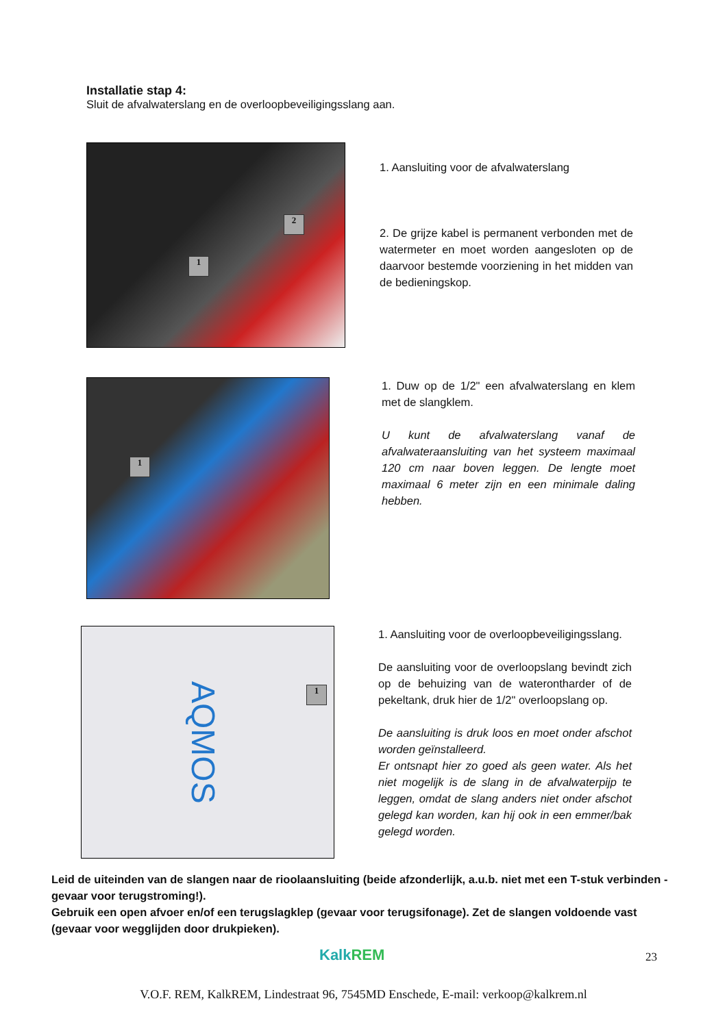Installatie stap 4:
Sluit de afvalwaterslang en de overloopbeveiligingsslang aan.
1
2
1. Aansluiting voor de afvalwaterslang
2. De grijze kabel is permanent verbonden met de watermeter en moet worden aangesloten op de daarvoor bestemde voorziening in het midden van de bedieningskop.
1
1. Duw op de 1/2" een afvalwaterslang en klem met de slangklem.
U kunt de afvalwaterslang vanaf de afvalwateraansluiting van het systeem maximaal 120 cm naar boven leggen. De lengte moet maximaal 6 meter zijn en een minimale daling hebben.
AQMOS
1
1. Aansluiting voor de overloopbeveiligingsslang.
De aansluiting voor de overloopslang bevindt zich op de behuizing van de waterontharder of de pekeltank, druk hier de 1/2" overloopslang op.
De aansluiting is druk loos en moet onder afschot worden geïnstalleerd.
Er ontsnapt hier zo goed als geen water. Als het niet mogelijk is de slang in de afvalwaterpijp te leggen, omdat de slang anders niet onder afschot gelegd kan worden, kan hij ook in een emmer/bak gelegd worden.
Leid de uiteinden van de slangen naar de rioolaansluiting (beide afzonderlijk, a.u.b. niet met een T-stuk verbinden - gevaar voor terugstroming!).
Gebruik een open afvoer en/of een terugslagklep (gevaar voor terugsifonage). Zet de slangen voldoende vast (gevaar voor wegglijden door drukpieken).
KalkREM 23
V.O.F. REM, KalkREM, Lindestraat 96, 7545MD Enschede, E-mail: verkoop@kalkrem.nl